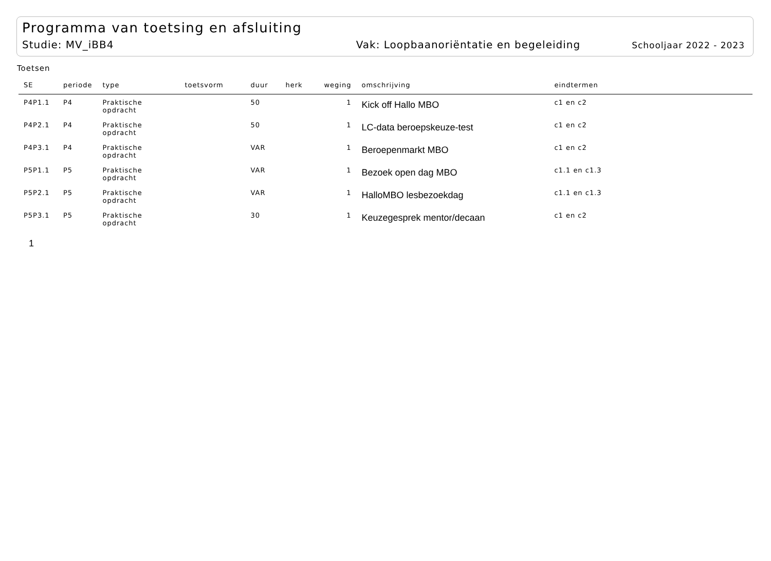Programma van toetsing en afsluiting
Studie: MV_iBB4 Vak: Loopbaanoriëntatie en begeleiding Schooljaar 2022 - 2023
Toetsen
| SE | periode | type | toetsvorm | duur | herk | weging | omschrijving | eindtermen |
| --- | --- | --- | --- | --- | --- | --- | --- | --- |
| P4P1.1 | P4 | Praktische opdracht | | 50 | | 1 | Kick off Hallo MBO | c1 en c2 |
| P4P2.1 | P4 | Praktische opdracht | | 50 | | 1 | LC-data beroepskeuze-test | c1 en c2 |
| P4P3.1 | P4 | Praktische opdracht | | VAR | | 1 | Beroepenmarkt MBO | c1 en c2 |
| P5P1.1 | P5 | Praktische opdracht | | VAR | | 1 | Bezoek open dag MBO | c1.1 en c1.3 |
| P5P2.1 | P5 | Praktische opdracht | | VAR | | 1 | HalloMBO lesbezoekdag | c1.1 en c1.3 |
| P5P3.1 | P5 | Praktische opdracht | | 30 | | 1 | Keuzegesprek mentor/decaan | c1 en c2 |
1